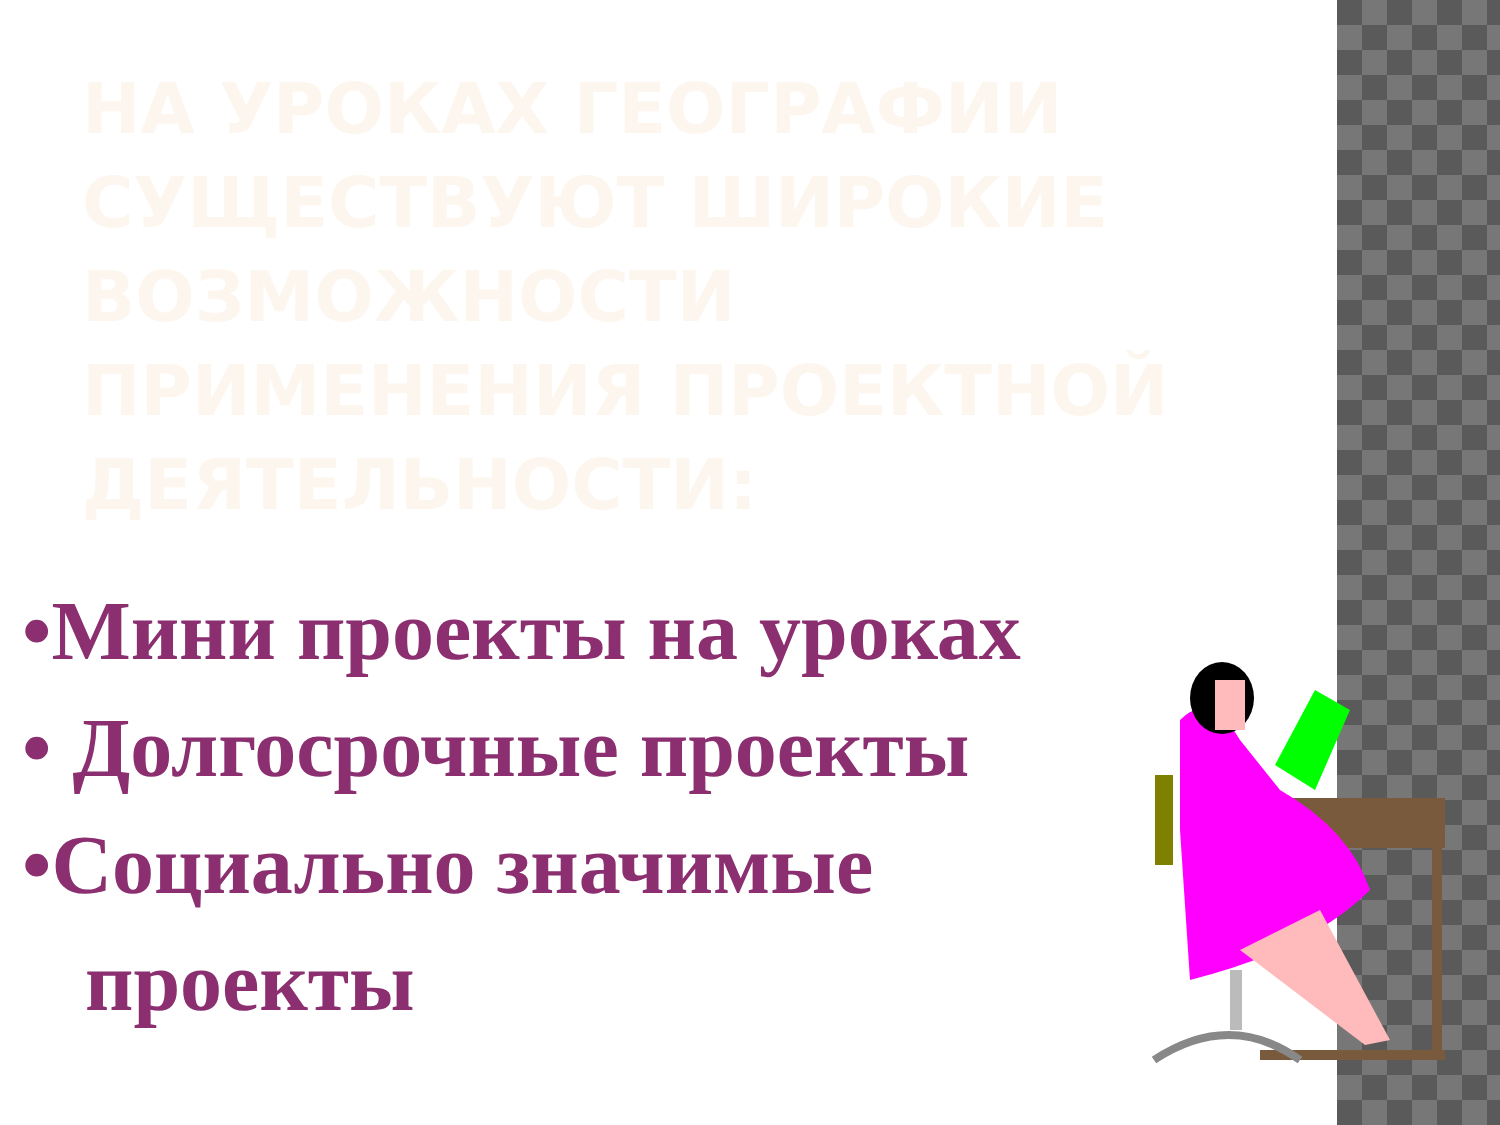НА УРОКАХ ГЕОГРАФИИ СУЩЕСТВУЮТ ШИРОКИЕ ВОЗМОЖНОСТИ ПРИМЕНЕНИЯ ПРОЕКТНОЙ ДЕЯТЕЛЬНОСТИ:
•Мини проекты на уроках
• Долгосрочные проекты
•Социально значимые
проекты